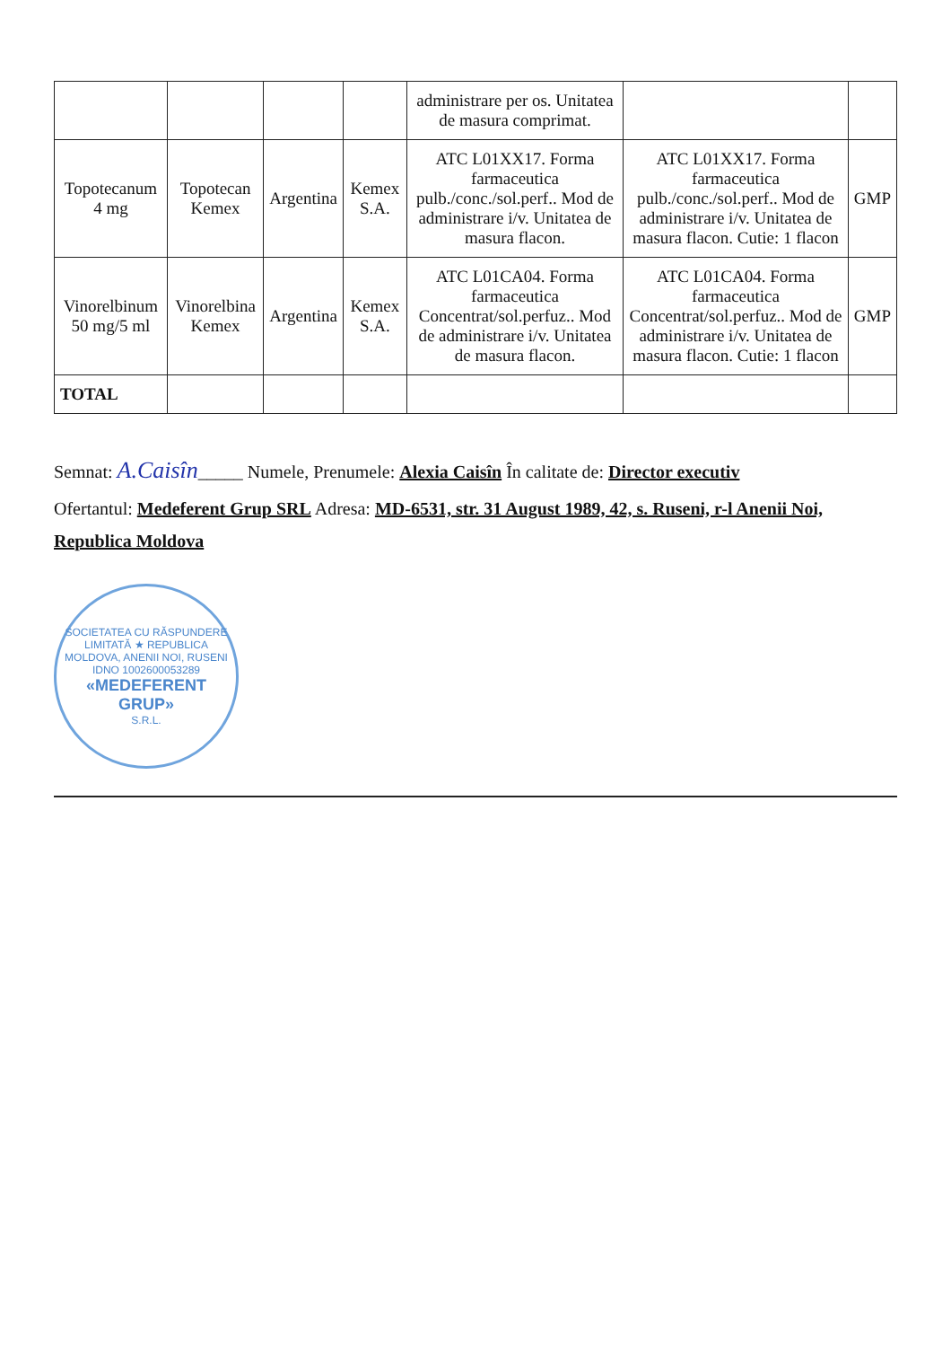| | | | | administrare per os. Unitatea de masura comprimat. | | |
| Topotecanum 4 mg | Topotecan Kemex | Argentina | Kemex S.A. | ATC L01XX17. Forma farmaceutica pulb./conc./sol.perf.. Mod de administrare i/v. Unitatea de masura flacon. | ATC L01XX17. Forma farmaceutica pulb./conc./sol.perf.. Mod de administrare i/v. Unitatea de masura flacon. Cutie: 1 flacon | GMP |
| Vinorelbinum 50 mg/5 ml | Vinorelbina Kemex | Argentina | Kemex S.A. | ATC L01CA04. Forma farmaceutica Concentrat/sol.perfuz.. Mod de administrare i/v. Unitatea de masura flacon. | ATC L01CA04. Forma farmaceutica Concentrat/sol.perfuz.. Mod de administrare i/v. Unitatea de masura flacon. Cutie: 1 flacon | GMP |
| TOTAL | | | | | | |
Semnat: A.Caisîn_____ Numele, Prenumele: Alexia Caisîn În calitate de: Director executiv
Ofertantul: Medeferent Grup SRL Adresa: MD-6531, str. 31 August 1989, 42, s. Ruseni, r-l Anenii Noi, Republica Moldova
SOCIETATEA CU RĂSPUNDERE LIMITATĂ ★ REPUBLICA MOLDOVA, ANENII NOI, RUSENI
IDNO 1002600053289
«MEDEFERENT GRUP»
S.R.L.